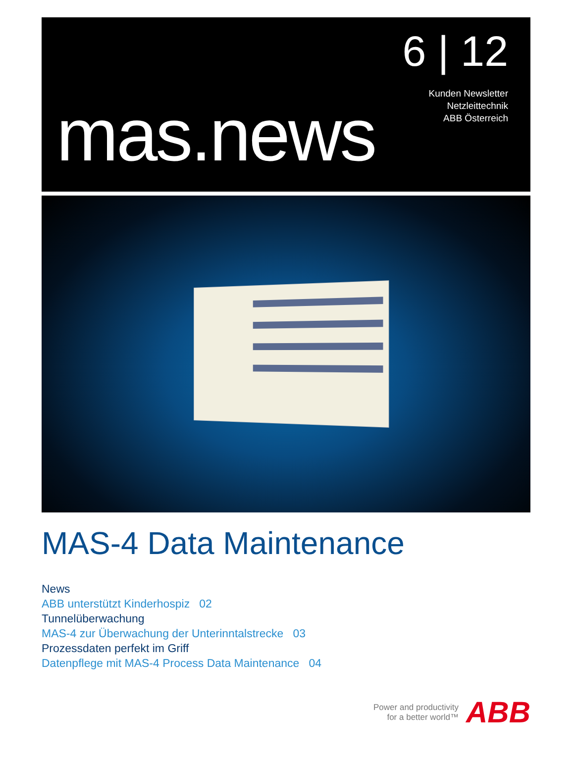mas.news
6 | 12
Kunden Newsletter
Netzleittechnik
ABB Österreich
MAS-4 Data Maintenance
News
ABB unterstützt Kinderhospiz 02
Tunnelüberwachung
MAS-4 zur Überwachung der Unterinntalstrecke 03
Prozessdaten perfekt im Griff
Datenpflege mit MAS-4 Process Data Maintenance 04
Power and productivity
for a better world™
ABB